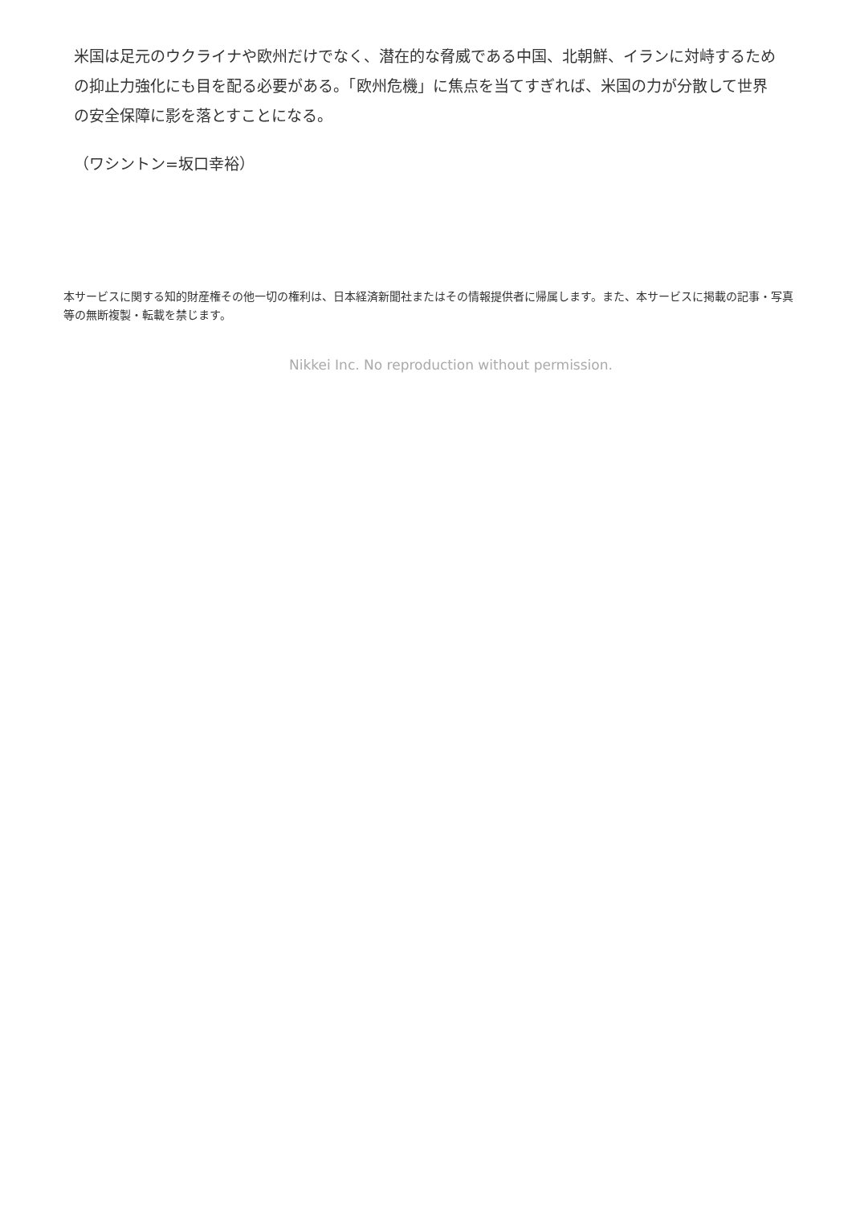米国は足元のウクライナや欧州だけでなく、潜在的な脅威である中国、北朝鮮、イランに対峙するための抑止力強化にも目を配る必要がある。「欧州危機」に焦点を当てすぎれば、米国の力が分散して世界の安全保障に影を落とすことになる。
（ワシントン=坂口幸裕）
本サービスに関する知的財産権その他一切の権利は、日本経済新聞社またはその情報提供者に帰属します。また、本サービスに掲載の記事・写真等の無断複製・転載を禁じます。
Nikkei Inc. No reproduction without permission.